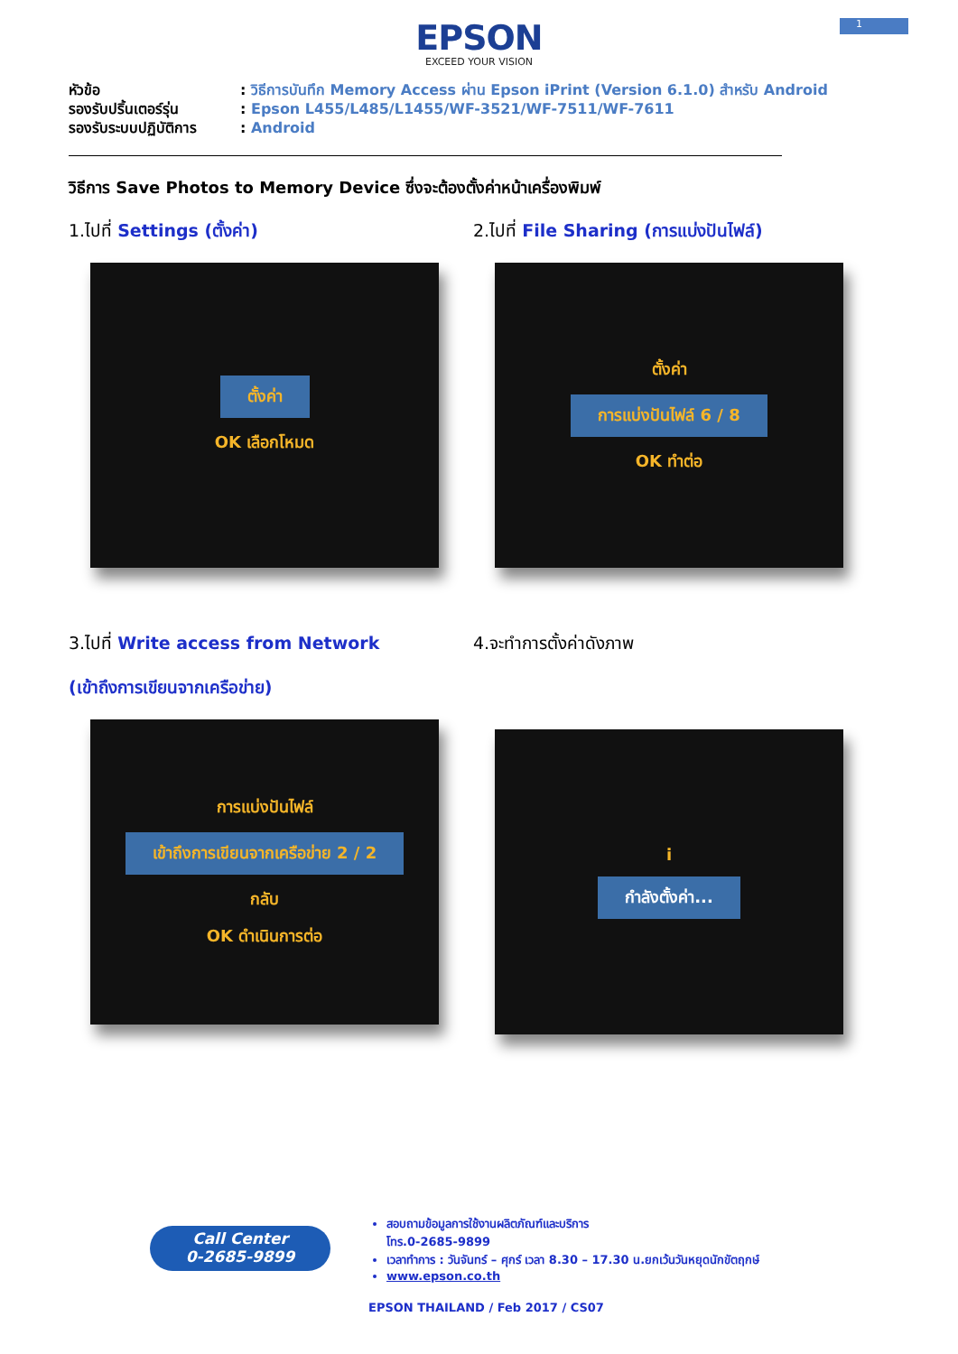1
EPSON
EXCEED YOUR VISION
หัวข้อ: วิธีการบันทึก Memory Access ผ่าน Epson iPrint (Version 6.1.0) สำหรับ Android
รองรับปริ้นเตอร์รุ่น: Epson L455/L485/L1455/WF-3521/WF-7511/WF-7611
รองรับระบบปฏิบัติการ: Android
วิธีการ Save Photos to Memory Device ซึ่งจะต้องตั้งค่าหน้าเครื่องพิมพ์
1.ไปที่ Settings (ตั้งค่า)
ตั้งค่า
OK เลือกโหมด
2.ไปที่ File Sharing (การแบ่งปันไฟล์)
ตั้งค่า
การแบ่งปันไฟล์ 6 / 8
OK ทำต่อ
3.ไปที่ Write access from Network
(เข้าถึงการเขียนจากเครือข่าย)
การแบ่งปันไฟล์
เข้าถึงการเขียนจากเครือข่าย 2 / 2
กลับ
OK ดำเนินการต่อ
4.จะทำการตั้งค่าดังภาพ
i
กำลังตั้งค่า...
Call Center
0-2685-9899
สอบถามข้อมูลการใช้งานผลิตภัณฑ์และบริการ
โทร.0-2685-9899
เวลาทำการ : วันจันทร์ – ศุกร์ เวลา 8.30 – 17.30 น.ยกเว้นวันหยุดนักขัตฤกษ์
www.epson.co.th
EPSON THAILAND / Feb 2017 / CS07